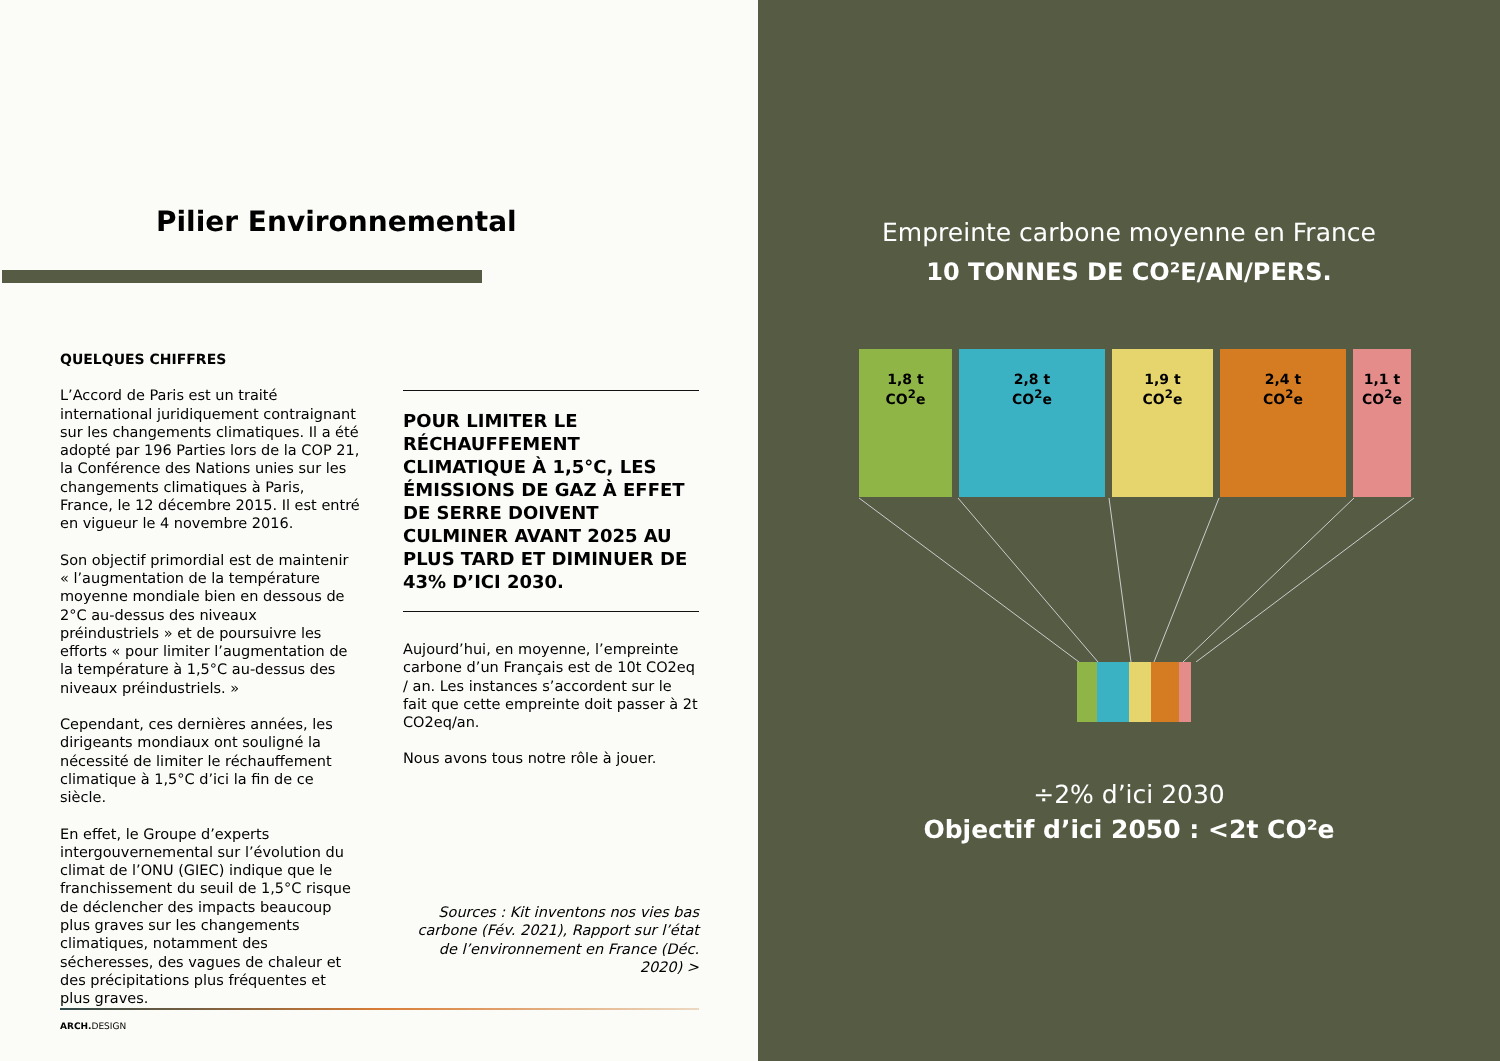Pilier Environnemental
QUELQUES CHIFFRES
L’Accord de Paris est un traité international juridiquement contraignant sur les changements climatiques. Il a été adopté par 196 Parties lors de la COP 21, la Conférence des Nations unies sur les changements climatiques à Paris, France, le 12 décembre 2015. Il est entré en vigueur le 4 novembre 2016.
Son objectif primordial est de maintenir « l’augmentation de la température moyenne mondiale bien en dessous de 2°C au-dessus des niveaux préindustriels » et de poursuivre les efforts « pour limiter l’augmentation de la température à 1,5°C au-dessus des niveaux préindustriels. »
Cependant, ces dernières années, les dirigeants mondiaux ont souligné la nécessité de limiter le réchauffement climatique à 1,5°C d’ici la fin de ce siècle.
En effet, le Groupe d’experts intergouvernemental sur l’évolution du climat de l’ONU (GIEC) indique que le franchissement du seuil de 1,5°C risque de déclencher des impacts beaucoup plus graves sur les changements climatiques, notamment des sécheresses, des vagues de chaleur et des précipitations plus fréquentes et plus graves.
POUR LIMITER LE RÉCHAUFFEMENT CLIMATIQUE À 1,5°C, LES ÉMISSIONS DE GAZ À EFFET DE SERRE DOIVENT CULMINER AVANT 2025 AU PLUS TARD ET DIMINUER DE 43% D’ICI 2030.
Aujourd’hui, en moyenne, l’empreinte carbone d’un Français est de 10t CO2eq / an. Les instances s’accordent sur le fait que cette empreinte doit passer à 2t CO2eq/an.
Nous avons tous notre rôle à jouer.
Sources : Kit inventons nos vies bas carbone (Fév. 2021), Rapport sur l’état de l’environnement en France (Déc. 2020) >
ARCH. DESIGN
Empreinte carbone moyenne en France
10 TONNES DE CO²E/AN/PERS.
1,8 t
CO<sup>2</sup>e
2,8 t
CO<sup>2</sup>e
1,9 t
CO<sup>2</sup>e
2,4 t
CO<sup>2</sup>e
1,1 t
CO<sup>2</sup>e
÷2% d’ici 2030
Objectif d’ici 2050 : <2t CO²e